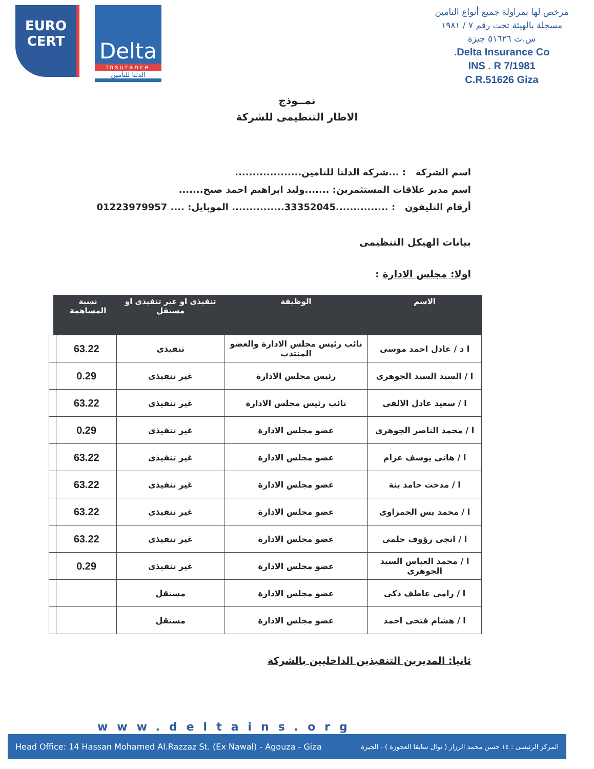EURO
CERT
Delta
Insurance
الدلتا للتأمين
مرخص لها بمزاولة جميع أنواع التامين
مسجلة بالهيئة تحت رقم ٧ / ١٩٨١
س.ت ٥١٦٢٦ جيزة
Delta Insurance Co.
INS . R 7/1981
C.R.51626 Giza
نمــوذج
الاطار التنظيمى للشركة
اسم الشركة : ...شركة الدلتا للتامين...................
اسم مدير علاقات المستثمرين: .......وليد ابراهيم احمد صبح.......
أرقام التليفون : ...............33352045............... الموبايل: .... 01223979957
بيانات الهيكل التنظيمى
اولا: مجلس الادارة :
| الاسم | الوظيفة | تنفيذى او غير تنفيذى او مستقل | نسبة المساهمة | |
| --- | --- | --- | --- | --- |
| ا د / عادل احمد موسى | نائب رئيس مجلس الادارة والعضو المنتدب | تنفيذى | 63.22 | |
| ا / السيد السيد الجوهرى | رئيس مجلس الادارة | غير تنفيذى | 0.29 | |
| ا / سعيد عادل الالفى | نائب رئيس مجلس الادارة | غير تنفيذى | 63.22 | |
| ا / محمد الناصر الجوهرى | عضو مجلس الادارة | غير تنفيذى | 0.29 | |
| ا / هانى يوسف عزام | عضو مجلس الادارة | غير تنفيذى | 63.22 | |
| ا / مدحت حامد بنة | عضو مجلس الادارة | غير تنفيذى | 63.22 | |
| ا / محمد يس الحمزاوى | عضو مجلس الادارة | غير تنفيذى | 63.22 | |
| ا / انجى رؤوف حلمى | عضو مجلس الادارة | غير تنفيذى | 63.22 | |
| ا / محمد العباس السيد الجوهرى | عضو مجلس الادارة | غير تنفيذى | 0.29 | |
| ا / رامى عاطف ذكى | عضو مجلس الادارة | مستقل | | |
| ا / هشام فتحى احمد | عضو مجلس الادارة | مستقل | | |
ثانيا: المديرين التنفيذين الداخليين بالشركة
www.deltains.org
Head Office: 14 Hassan Mohamed Al.Razzaz St. (Ex Nawal) - Agouza - Giza المركز الرئيسى : ١٤ حسن محمد الرزاز ( نوال سابقا العجوزة ) - الجيزة